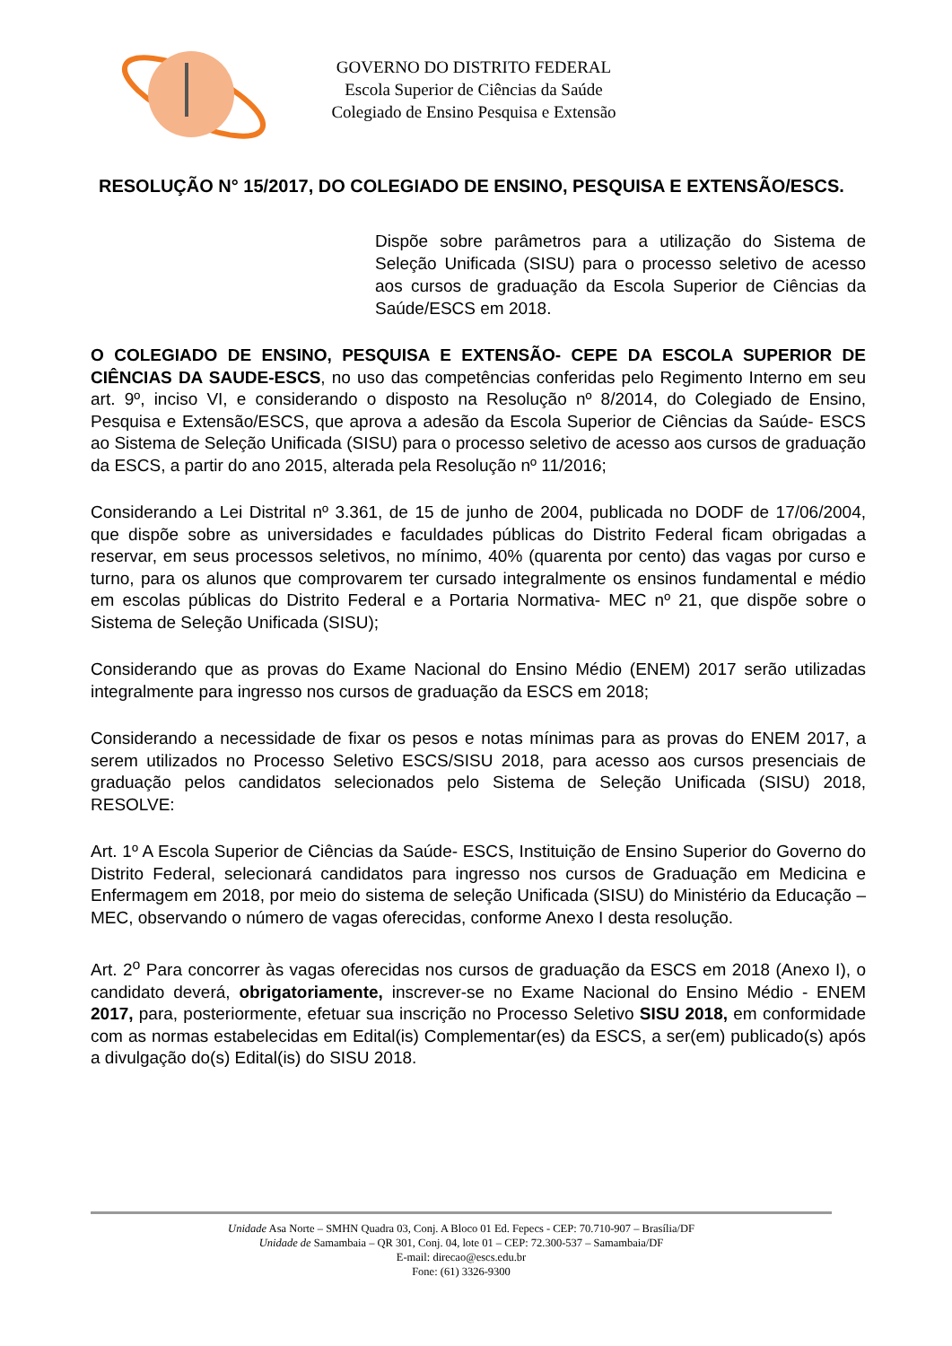GOVERNO DO DISTRITO FEDERAL
Escola Superior de Ciências da Saúde
Colegiado de Ensino Pesquisa e Extensão
RESOLUÇÃO N° 15/2017, DO COLEGIADO DE ENSINO, PESQUISA E EXTENSÃO/ESCS.
Dispõe sobre parâmetros para a utilização do Sistema de Seleção Unificada (SISU) para o processo seletivo de acesso aos cursos de graduação da Escola Superior de Ciências da Saúde/ESCS em 2018.
O COLEGIADO DE ENSINO, PESQUISA E EXTENSÃO- CEPE DA ESCOLA SUPERIOR DE CIÊNCIAS DA SAUDE-ESCS, no uso das competências conferidas pelo Regimento Interno em seu art. 9º, inciso VI, e considerando o disposto na Resolução nº 8/2014, do Colegiado de Ensino, Pesquisa e Extensão/ESCS, que aprova a adesão da Escola Superior de Ciências da Saúde- ESCS ao Sistema de Seleção Unificada (SISU) para o processo seletivo de acesso aos cursos de graduação da ESCS, a partir do ano 2015, alterada pela Resolução nº 11/2016;
Considerando a Lei Distrital nº 3.361, de 15 de junho de 2004, publicada no DODF de 17/06/2004, que dispõe sobre as universidades e faculdades públicas do Distrito Federal ficam obrigadas a reservar, em seus processos seletivos, no mínimo, 40% (quarenta por cento) das vagas por curso e turno, para os alunos que comprovarem ter cursado integralmente os ensinos fundamental e médio em escolas públicas do Distrito Federal e a Portaria Normativa- MEC nº 21, que dispõe sobre o Sistema de Seleção Unificada (SISU);
Considerando que as provas do Exame Nacional do Ensino Médio (ENEM) 2017 serão utilizadas integralmente para ingresso nos cursos de graduação da ESCS em 2018;
Considerando a necessidade de fixar os pesos e notas mínimas para as provas do ENEM 2017, a serem utilizados no Processo Seletivo ESCS/SISU 2018, para acesso aos cursos presenciais de graduação pelos candidatos selecionados pelo Sistema de Seleção Unificada (SISU) 2018, RESOLVE:
Art. 1º A Escola Superior de Ciências da Saúde- ESCS, Instituição de Ensino Superior do Governo do Distrito Federal, selecionará candidatos para ingresso nos cursos de Graduação em Medicina e Enfermagem em 2018, por meio do sistema de seleção Unificada (SISU) do Ministério da Educação – MEC, observando o número de vagas oferecidas, conforme Anexo I desta resolução.
Art. 2<sup>o</sup> Para concorrer às vagas oferecidas nos cursos de graduação da ESCS em 2018 (Anexo I), o candidato deverá, obrigatoriamente, inscrever-se no Exame Nacional do Ensino Médio - ENEM 2017, para, posteriormente, efetuar sua inscrição no Processo Seletivo SISU 2018, em conformidade com as normas estabelecidas em Edital(is) Complementar(es) da ESCS, a ser(em) publicado(s) após a divulgação do(s) Edital(is) do SISU 2018.
Unidade Asa Norte – SMHN Quadra 03, Conj. A Bloco 01 Ed. Fepecs - CEP: 70.710-907 – Brasília/DF
Unidade de Samambaia – QR 301, Conj. 04, lote 01 – CEP: 72.300-537 – Samambaia/DF
E-mail: direcao@escs.edu.br
Fone: (61) 3326-9300